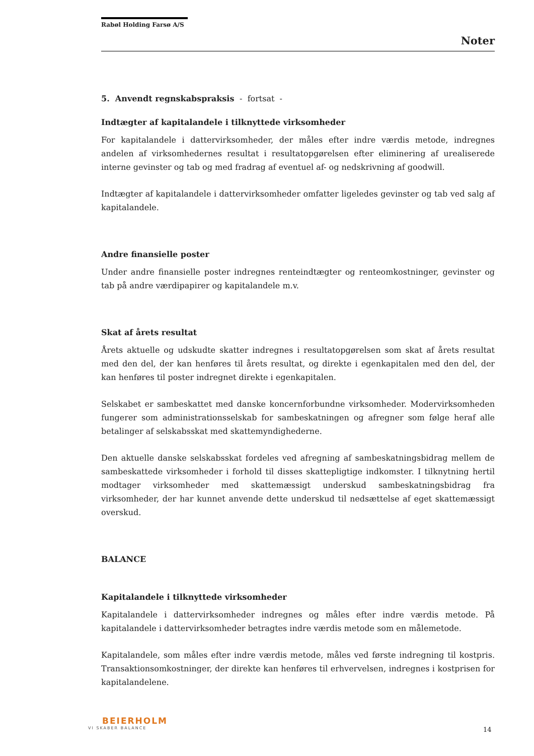Rabøl Holding Farsø A/S
Noter
5. Anvendt regnskabspraksis - fortsat -
Indtægter af kapitalandele i tilknyttede virksomheder
For kapitalandele i dattervirksomheder, der måles efter indre værdis metode, indregnes andelen af virksomhedernes resultat i resultatopgørelsen efter eliminering af urealiserede interne gevinster og tab og med fradrag af eventuel af- og nedskrivning af goodwill.
Indtægter af kapitalandele i dattervirksomheder omfatter ligeledes gevinster og tab ved salg af kapitalandele.
Andre finansielle poster
Under andre finansielle poster indregnes renteindtægter og renteomkostninger, gevinster og tab på andre værdipapirer og kapitalandele m.v.
Skat af årets resultat
Årets aktuelle og udskudte skatter indregnes i resultatopgørelsen som skat af årets resultat med den del, der kan henføres til årets resultat, og direkte i egenkapitalen med den del, der kan henføres til poster indregnet direkte i egenkapitalen.
Selskabet er sambeskattet med danske koncernforbundne virksomheder. Modervirksomheden fungerer som administrationsselskab for sambeskatningen og afregner som følge heraf alle betalinger af selskabsskat med skattemyndighederne.
Den aktuelle danske selskabsskat fordeles ved afregning af sambeskatningsbidrag mellem de sambeskattede virksomheder i forhold til disses skattepligtige indkomster. I tilknytning hertil modtager virksomheder med skattemæssigt underskud sambeskatningsbidrag fra virksomheder, der har kunnet anvende dette underskud til nedsættelse af eget skattemæssigt overskud.
BALANCE
Kapitalandele i tilknyttede virksomheder
Kapitalandele i dattervirksomheder indregnes og måles efter indre værdis metode. På kapitalandele i dattervirksomheder betragtes indre værdis metode som en målemetode.
Kapitalandele, som måles efter indre værdis metode, måles ved første indregning til kostpris. Transaktionsomkostninger, der direkte kan henføres til erhvervelsen, indregnes i kostprisen for kapitalandelene.
BEIERHOLM
VI SKABER BALANCE
14